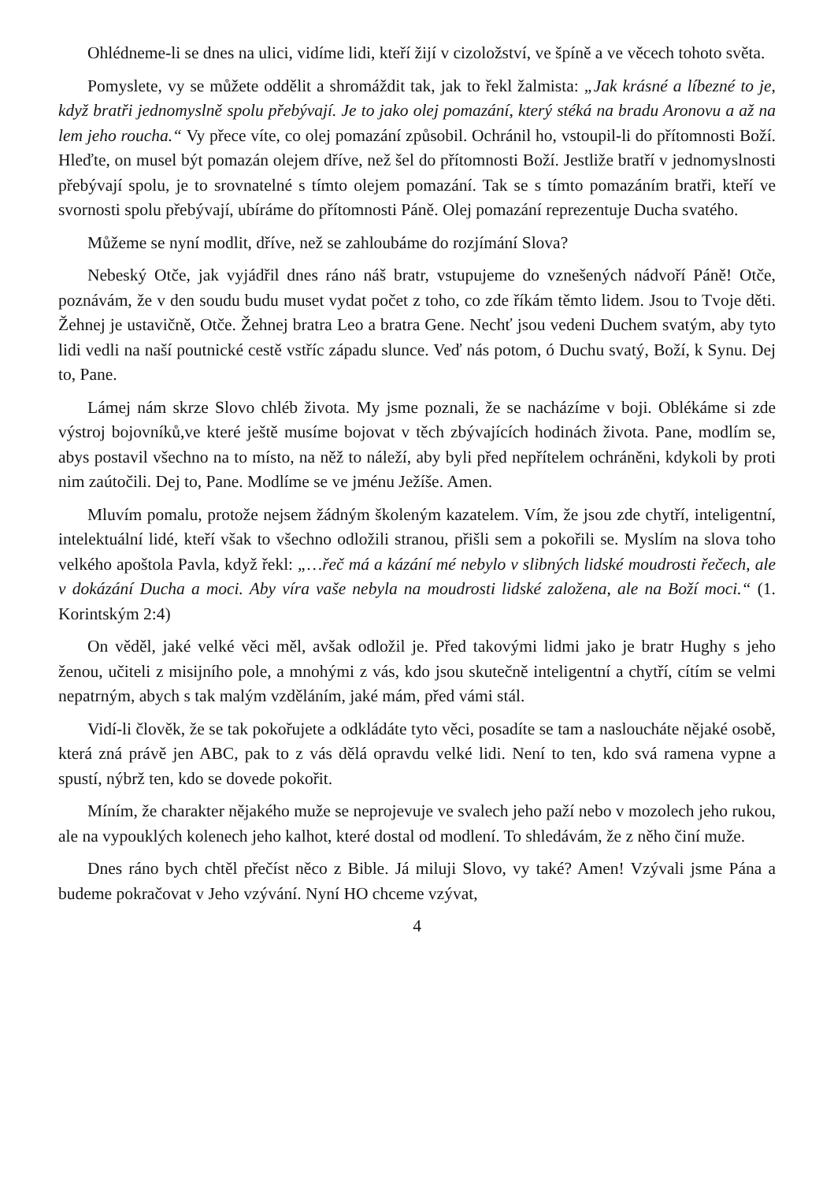Ohlédneme-li se dnes na ulici, vidíme lidi, kteří žijí v cizoložství, ve špíně a ve věcech tohoto světa.
Pomyslete, vy se můžete oddělit a shromáždit tak, jak to řekl žalmista: „Jak krásné a líbezné to je, když bratři jednomyslně spolu přebývají. Je to jako olej pomazání, který stéká na bradu Aronovu a až na lem jeho roucha.“ Vy přece víte, co olej pomazání způsobil. Ochránil ho, vstoupil-li do přítomnosti Boží. Hleďte, on musel být pomazán olejem dříve, než šel do přítomnosti Boží. Jestliže bratří v jednomyslnosti přebývají spolu, je to srovnatelné s tímto olejem pomazání. Tak se s tímto pomazáním bratři, kteří ve svornosti spolu přebývají, ubíráme do přítomnosti Páně. Olej pomazání reprezentuje Ducha svatého.
Můžeme se nyní modlit, dříve, než se zahloubáme do rozjímání Slova?
Nebeský Otče, jak vyjádřil dnes ráno náš bratr, vstupujeme do vznešených nádvoří Páně! Otče, poznávám, že v den soudu budu muset vydat počet z toho, co zde říkám těmto lidem. Jsou to Tvoje děti. Žehnej je ustavičně, Otče. Žehnej bratra Leo a bratra Gene. Nechť jsou vedeni Duchem svatým, aby tyto lidi vedli na naší poutnické cestě vstříc západu slunce. Veď nás potom, ó Duchu svatý, Boží, k Synu. Dej to, Pane.
Lámej nám skrze Slovo chléb života. My jsme poznali, že se nacházíme v boji. Oblékáme si zde výstroj bojovníků,ve které ještě musíme bojovat v těch zbývajících hodinách života. Pane, modlím se, abys postavil všechno na to místo, na něž to náleží, aby byli před nepřítelem ochráněni, kdykoli by proti nim zaútočili. Dej to, Pane. Modlíme se ve jménu Ježíše. Amen.
Mluvím pomalu, protože nejsem žádným školeným kazatelem. Vím, že jsou zde chytří, inteligentní, intelektuální lidé, kteří však to všechno odložili stranou, přišli sem a pokořili se. Myslím na slova toho velkého apoštola Pavla, když řekl: „…řeč má a kázání mé nebylo v slibných lidské moudrosti řečech, ale v dokázání Ducha a moci. Aby víra vaše nebyla na moudrosti lidské založena, ale na Boží moci.“ (1. Korintským 2:4)
On věděl, jaké velké věci měl, avšak odložil je. Před takovými lidmi jako je bratr Hughy s jeho ženou, učiteli z misijního pole, a mnohými z vás, kdo jsou skutečně inteligentní a chytří, cítím se velmi nepatrným, abych s tak malým vzděláním, jaké mám, před vámi stál.
Vidí-li člověk, že se tak pokořujete a odkládáte tyto věci, posadíte se tam a nasloucháte nějaké osobě, která zná právě jen ABC, pak to z vás dělá opravdu velké lidi. Není to ten, kdo svá ramena vypne a spustí, nýbrž ten, kdo se dovede pokořit.
Míním, že charakter nějakého muže se neprojevuje ve svalech jeho paží nebo v mozolech jeho rukou, ale na vypouklých kolenech jeho kalhot, které dostal od modlení. To shledávám, že z něho činí muže.
Dnes ráno bych chtěl přečíst něco z Bible. Já miluji Slovo, vy také? Amen! Vzývali jsme Pána a budeme pokračovat v Jeho vzývání. Nyní HO chceme vzývat,
4